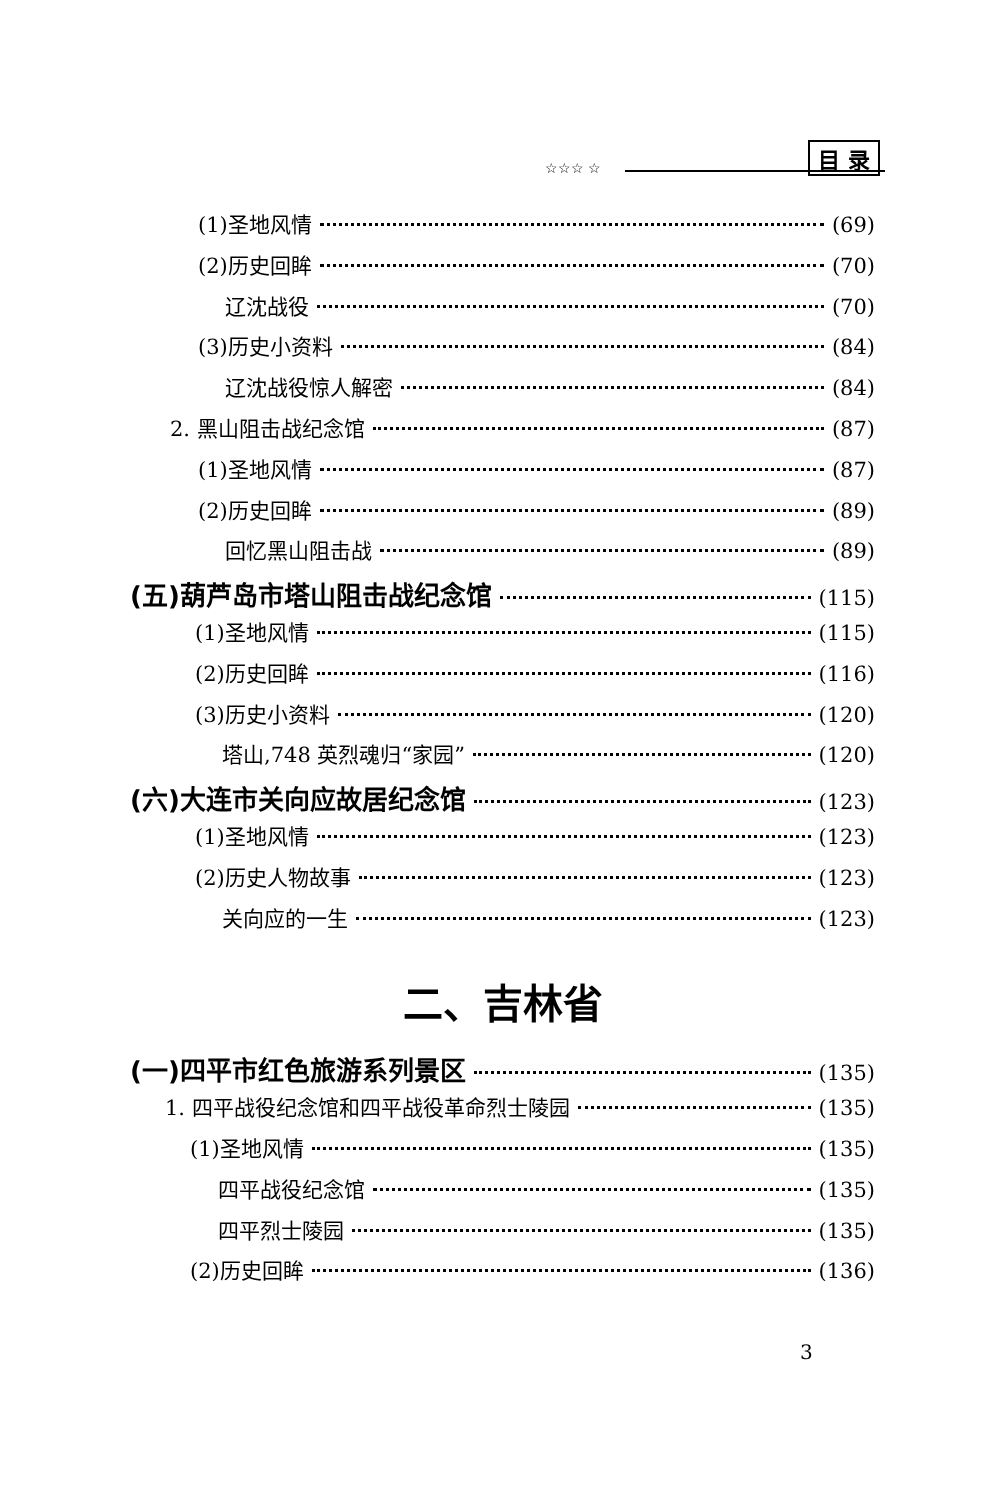☆☆☆ ☆
目 录
(1)圣地风情 (69)
(2)历史回眸 (70)
辽沈战役 (70)
(3)历史小资料 (84)
辽沈战役惊人解密 (84)
2. 黑山阻击战纪念馆 (87)
(1)圣地风情 (87)
(2)历史回眸 (89)
回忆黑山阻击战 (89)
(五)葫芦岛市塔山阻击战纪念馆 (115)
(1)圣地风情 (115)
(2)历史回眸 (116)
(3)历史小资料 (120)
塔山,748 英烈魂归“家园” (120)
(六)大连市关向应故居纪念馆 (123)
(1)圣地风情 (123)
(2)历史人物故事 (123)
关向应的一生 (123)
二、吉林省
(一)四平市红色旅游系列景区 (135)
1. 四平战役纪念馆和四平战役革命烈士陵园 (135)
(1)圣地风情 (135)
四平战役纪念馆 (135)
四平烈士陵园 (135)
(2)历史回眸 (136)
3